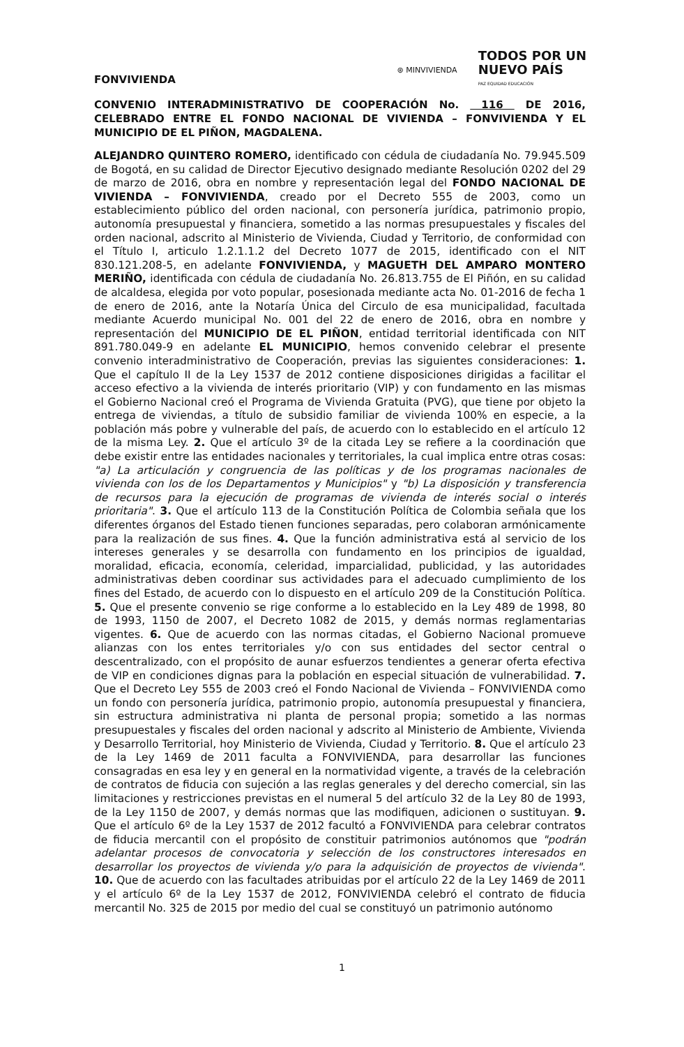FONVIVIENDA
⊛ MINVIVIENDA
TODOS POR UN
NUEVO PAÍS
PAZ EQUIDAD EDUCACIÓN
CONVENIO INTERADMINISTRATIVO DE COOPERACIÓN No. 116 DE 2016, CELEBRADO ENTRE EL FONDO NACIONAL DE VIVIENDA – FONVIVIENDA Y EL MUNICIPIO DE EL PIÑON, MAGDALENA.
ALEJANDRO QUINTERO ROMERO, identificado con cédula de ciudadanía No. 79.945.509 de Bogotá, en su calidad de Director Ejecutivo designado mediante Resolución 0202 del 29 de marzo de 2016, obra en nombre y representación legal del FONDO NACIONAL DE VIVIENDA – FONVIVIENDA, creado por el Decreto 555 de 2003, como un establecimiento público del orden nacional, con personería jurídica, patrimonio propio, autonomía presupuestal y financiera, sometido a las normas presupuestales y fiscales del orden nacional, adscrito al Ministerio de Vivienda, Ciudad y Territorio, de conformidad con el Título I, articulo 1.2.1.1.2 del Decreto 1077 de 2015, identificado con el NIT 830.121.208-5, en adelante FONVIVIENDA, y MAGUETH DEL AMPARO MONTERO MERIÑO, identificada con cédula de ciudadanía No. 26.813.755 de El Piñón, en su calidad de alcaldesa, elegida por voto popular, posesionada mediante acta No. 01-2016 de fecha 1 de enero de 2016, ante la Notaría Única del Circulo de esa municipalidad, facultada mediante Acuerdo municipal No. 001 del 22 de enero de 2016, obra en nombre y representación del MUNICIPIO DE EL PIÑON, entidad territorial identificada con NIT 891.780.049-9 en adelante EL MUNICIPIO, hemos convenido celebrar el presente convenio interadministrativo de Cooperación, previas las siguientes consideraciones: 1. Que el capítulo II de la Ley 1537 de 2012 contiene disposiciones dirigidas a facilitar el acceso efectivo a la vivienda de interés prioritario (VIP) y con fundamento en las mismas el Gobierno Nacional creó el Programa de Vivienda Gratuita (PVG), que tiene por objeto la entrega de viviendas, a título de subsidio familiar de vivienda 100% en especie, a la población más pobre y vulnerable del país, de acuerdo con lo establecido en el artículo 12 de la misma Ley. 2. Que el artículo 3º de la citada Ley se refiere a la coordinación que debe existir entre las entidades nacionales y territoriales, la cual implica entre otras cosas: "a) La articulación y congruencia de las políticas y de los programas nacionales de vivienda con los de los Departamentos y Municipios" y "b) La disposición y transferencia de recursos para la ejecución de programas de vivienda de interés social o interés prioritaria". 3. Que el artículo 113 de la Constitución Política de Colombia señala que los diferentes órganos del Estado tienen funciones separadas, pero colaboran armónicamente para la realización de sus fines. 4. Que la función administrativa está al servicio de los intereses generales y se desarrolla con fundamento en los principios de igualdad, moralidad, eficacia, economía, celeridad, imparcialidad, publicidad, y las autoridades administrativas deben coordinar sus actividades para el adecuado cumplimiento de los fines del Estado, de acuerdo con lo dispuesto en el artículo 209 de la Constitución Política. 5. Que el presente convenio se rige conforme a lo establecido en la Ley 489 de 1998, 80 de 1993, 1150 de 2007, el Decreto 1082 de 2015, y demás normas reglamentarias vigentes. 6. Que de acuerdo con las normas citadas, el Gobierno Nacional promueve alianzas con los entes territoriales y/o con sus entidades del sector central o descentralizado, con el propósito de aunar esfuerzos tendientes a generar oferta efectiva de VIP en condiciones dignas para la población en especial situación de vulnerabilidad. 7. Que el Decreto Ley 555 de 2003 creó el Fondo Nacional de Vivienda – FONVIVIENDA como un fondo con personería jurídica, patrimonio propio, autonomía presupuestal y financiera, sin estructura administrativa ni planta de personal propia; sometido a las normas presupuestales y fiscales del orden nacional y adscrito al Ministerio de Ambiente, Vivienda y Desarrollo Territorial, hoy Ministerio de Vivienda, Ciudad y Territorio. 8. Que el artículo 23 de la Ley 1469 de 2011 faculta a FONVIVIENDA, para desarrollar las funciones consagradas en esa ley y en general en la normatividad vigente, a través de la celebración de contratos de fiducia con sujeción a las reglas generales y del derecho comercial, sin las limitaciones y restricciones previstas en el numeral 5 del artículo 32 de la Ley 80 de 1993, de la Ley 1150 de 2007, y demás normas que las modifiquen, adicionen o sustituyan. 9. Que el artículo 6º de la Ley 1537 de 2012 facultó a FONVIVIENDA para celebrar contratos de fiducia mercantil con el propósito de constituir patrimonios autónomos que "podrán adelantar procesos de convocatoria y selección de los constructores interesados en desarrollar los proyectos de vivienda y/o para la adquisición de proyectos de vivienda". 10. Que de acuerdo con las facultades atribuidas por el artículo 22 de la Ley 1469 de 2011 y el artículo 6º de la Ley 1537 de 2012, FONVIVIENDA celebró el contrato de fiducia mercantil No. 325 de 2015 por medio del cual se constituyó un patrimonio autónomo
1